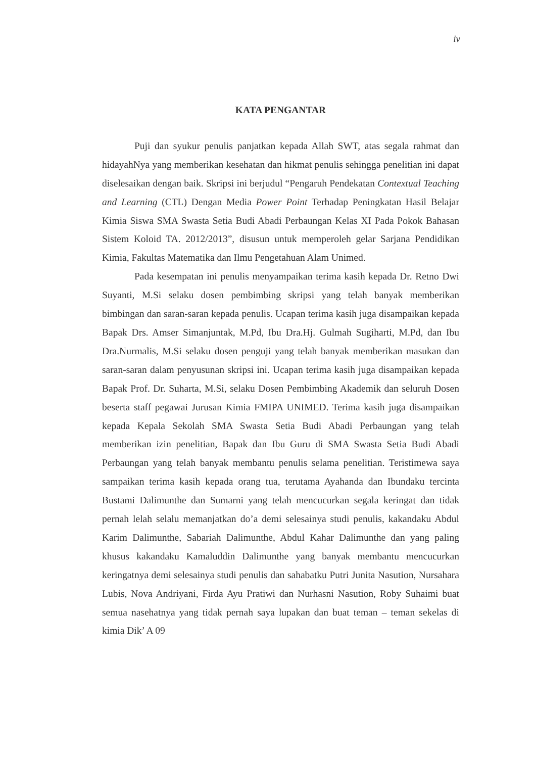iv
KATA PENGANTAR
Puji dan syukur penulis panjatkan kepada Allah SWT, atas segala rahmat dan hidayahNya yang memberikan kesehatan dan hikmat penulis sehingga penelitian ini dapat diselesaikan dengan baik. Skripsi ini berjudul “Pengaruh Pendekatan Contextual Teaching and Learning (CTL) Dengan Media Power Point Terhadap Peningkatan Hasil Belajar Kimia Siswa SMA Swasta Setia Budi Abadi Perbaungan Kelas XI Pada Pokok Bahasan Sistem Koloid TA. 2012/2013”, disusun untuk memperoleh gelar Sarjana Pendidikan Kimia, Fakultas Matematika dan Ilmu Pengetahuan Alam Unimed.
Pada kesempatan ini penulis menyampaikan terima kasih kepada Dr. Retno Dwi Suyanti, M.Si selaku dosen pembimbing skripsi yang telah banyak memberikan bimbingan dan saran-saran kepada penulis. Ucapan terima kasih juga disampaikan kepada Bapak Drs. Amser Simanjuntak, M.Pd, Ibu Dra.Hj. Gulmah Sugiharti, M.Pd, dan Ibu Dra.Nurmalis, M.Si selaku dosen penguji yang telah banyak memberikan masukan dan saran-saran dalam penyusunan skripsi ini. Ucapan terima kasih juga disampaikan kepada Bapak Prof. Dr. Suharta, M.Si, selaku Dosen Pembimbing Akademik dan seluruh Dosen beserta staff pegawai Jurusan Kimia FMIPA UNIMED. Terima kasih juga disampaikan kepada Kepala Sekolah SMA Swasta Setia Budi Abadi Perbaungan yang telah memberikan izin penelitian, Bapak dan Ibu Guru di SMA Swasta Setia Budi Abadi Perbaungan yang telah banyak membantu penulis selama penelitian. Teristimewa saya sampaikan terima kasih kepada orang tua, terutama Ayahanda dan Ibundaku tercinta Bustami Dalimunthe dan Sumarni yang telah mencucurkan segala keringat dan tidak pernah lelah selalu memanjatkan do’a demi selesainya studi penulis, kakandaku Abdul Karim Dalimunthe, Sabariah Dalimunthe, Abdul Kahar Dalimunthe dan yang paling khusus kakandaku Kamaluddin Dalimunthe yang banyak membantu mencucurkan keringatnya demi selesainya studi penulis dan sahabatku Putri Junita Nasution, Nursahara Lubis, Nova Andriyani, Firda Ayu Pratiwi dan Nurhasni Nasution, Roby Suhaimi buat semua nasehatnya yang tidak pernah saya lupakan dan buat teman – teman sekelas di kimia Dik’ A 09